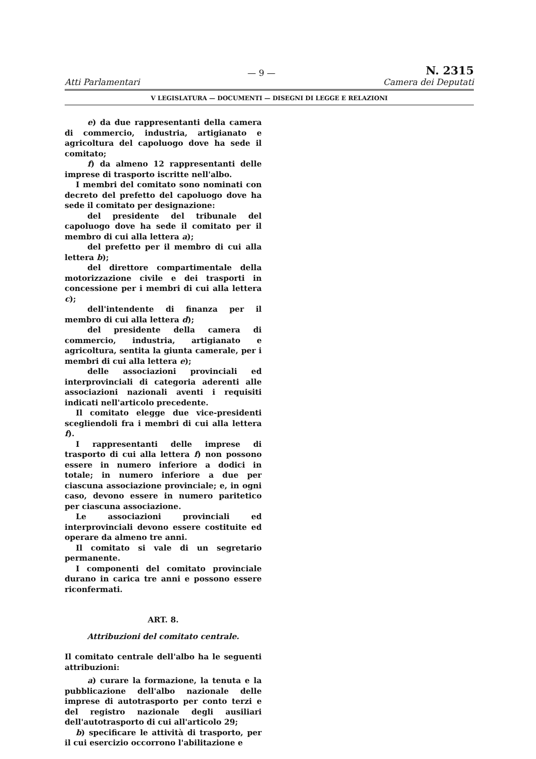Atti Parlamentari — 9 — N. 2315
Camera dei Deputati
V LEGISLATURA — DOCUMENTI — DISEGNI DI LEGGE E RELAZIONI
e) da due rappresentanti della camera di commercio, industria, artigianato e agricoltura del capoluogo dove ha sede il comitato;
f) da almeno 12 rappresentanti delle imprese di trasporto iscritte nell'albo.
I membri del comitato sono nominati con decreto del prefetto del capoluogo dove ha sede il comitato per designazione:
del presidente del tribunale del capoluogo dove ha sede il comitato per il membro di cui alla lettera a);
del prefetto per il membro di cui alla lettera b);
del direttore compartimentale della motorizzazione civile e dei trasporti in concessione per i membri di cui alla lettera c);
dell'intendente di finanza per il membro di cui alla lettera d);
del presidente della camera di commercio, industria, artigianato e agricoltura, sentita la giunta camerale, per i membri di cui alla lettera e);
delle associazioni provinciali ed interprovinciali di categoria aderenti alle associazioni nazionali aventi i requisiti indicati nell'articolo precedente.
Il comitato elegge due vice-presidenti scegliendoli fra i membri di cui alla lettera f).
I rappresentanti delle imprese di trasporto di cui alla lettera f) non possono essere in numero inferiore a dodici in totale; in numero inferiore a due per ciascuna associazione provinciale; e, in ogni caso, devono essere in numero paritetico per ciascuna associazione.
Le associazioni provinciali ed interprovinciali devono essere costituite ed operare da almeno tre anni.
Il comitato si vale di un segretario permanente.
I componenti del comitato provinciale durano in carica tre anni e possono essere riconfermati.
ART. 8.
Attribuzioni del comitato centrale.
Il comitato centrale dell'albo ha le seguenti attribuzioni:
a) curare la formazione, la tenuta e la pubblicazione dell'albo nazionale delle imprese di autotrasporto per conto terzi e del registro nazionale degli ausiliari dell'autotrasporto di cui all'articolo 29;
b) specificare le attività di trasporto, per il cui esercizio occorrono l'abilitazione e